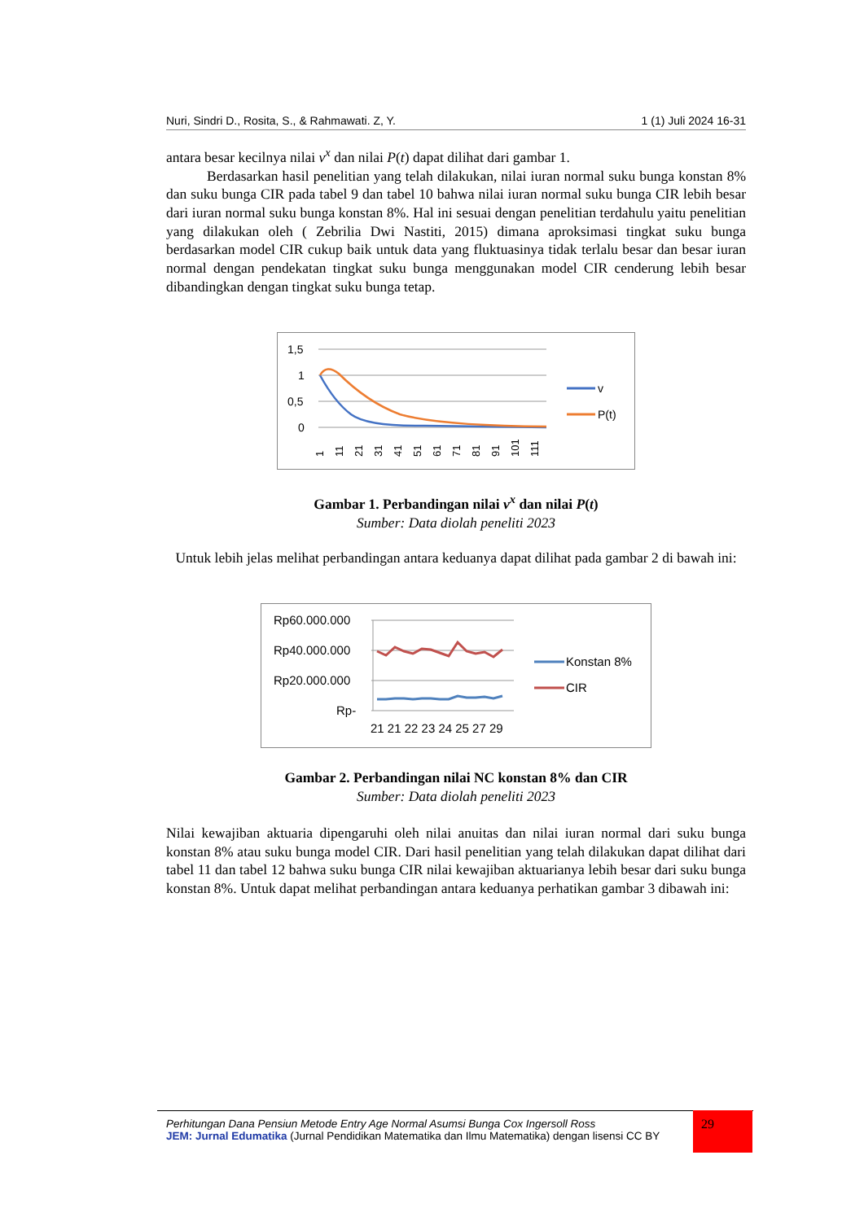Nuri, Sindri D., Rosita, S., & Rahmawati. Z, Y. 1 (1) Juli 2024 16-31
antara besar kecilnya nilai v<sup>x</sup> dan nilai P(t) dapat dilihat dari gambar 1.
Berdasarkan hasil penelitian yang telah dilakukan, nilai iuran normal suku bunga konstan 8% dan suku bunga CIR pada tabel 9 dan tabel 10 bahwa nilai iuran normal suku bunga CIR lebih besar dari iuran normal suku bunga konstan 8%. Hal ini sesuai dengan penelitian terdahulu yaitu penelitian yang dilakukan oleh ( Zebrilia Dwi Nastiti, 2015) dimana aproksimasi tingkat suku bunga berdasarkan model CIR cukup baik untuk data yang fluktuasinya tidak terlalu besar dan besar iuran normal dengan pendekatan tingkat suku bunga menggunakan model CIR cenderung lebih besar dibandingkan dengan tingkat suku bunga tetap.
1,5
1
0,5
0
1
11
21
31
41
51
61
71
81
91
101
111
v
P(t)
Gambar 1. Perbandingan nilai v<sup>x</sup> dan nilai P(t)
Sumber: Data diolah peneliti 2023
Untuk lebih jelas melihat perbandingan antara keduanya dapat dilihat pada gambar 2 di bawah ini:
Rp60.000.000
Rp40.000.000
Rp20.000.000
Rp-
21 21 22 23 24 25 27 29
Konstan 8%
CIR
Gambar 2. Perbandingan nilai NC konstan 8% dan CIR
Sumber: Data diolah peneliti 2023
Nilai kewajiban aktuaria dipengaruhi oleh nilai anuitas dan nilai iuran normal dari suku bunga konstan 8% atau suku bunga model CIR. Dari hasil penelitian yang telah dilakukan dapat dilihat dari tabel 11 dan tabel 12 bahwa suku bunga CIR nilai kewajiban aktuarianya lebih besar dari suku bunga konstan 8%. Untuk dapat melihat perbandingan antara keduanya perhatikan gambar 3 dibawah ini:
Perhitungan Dana Pensiun Metode Entry Age Normal Asumsi Bunga Cox Ingersoll Ross
JEM: Jurnal Edumatika (Jurnal Pendidikan Matematika dan Ilmu Matematika) dengan lisensi CC BY
29